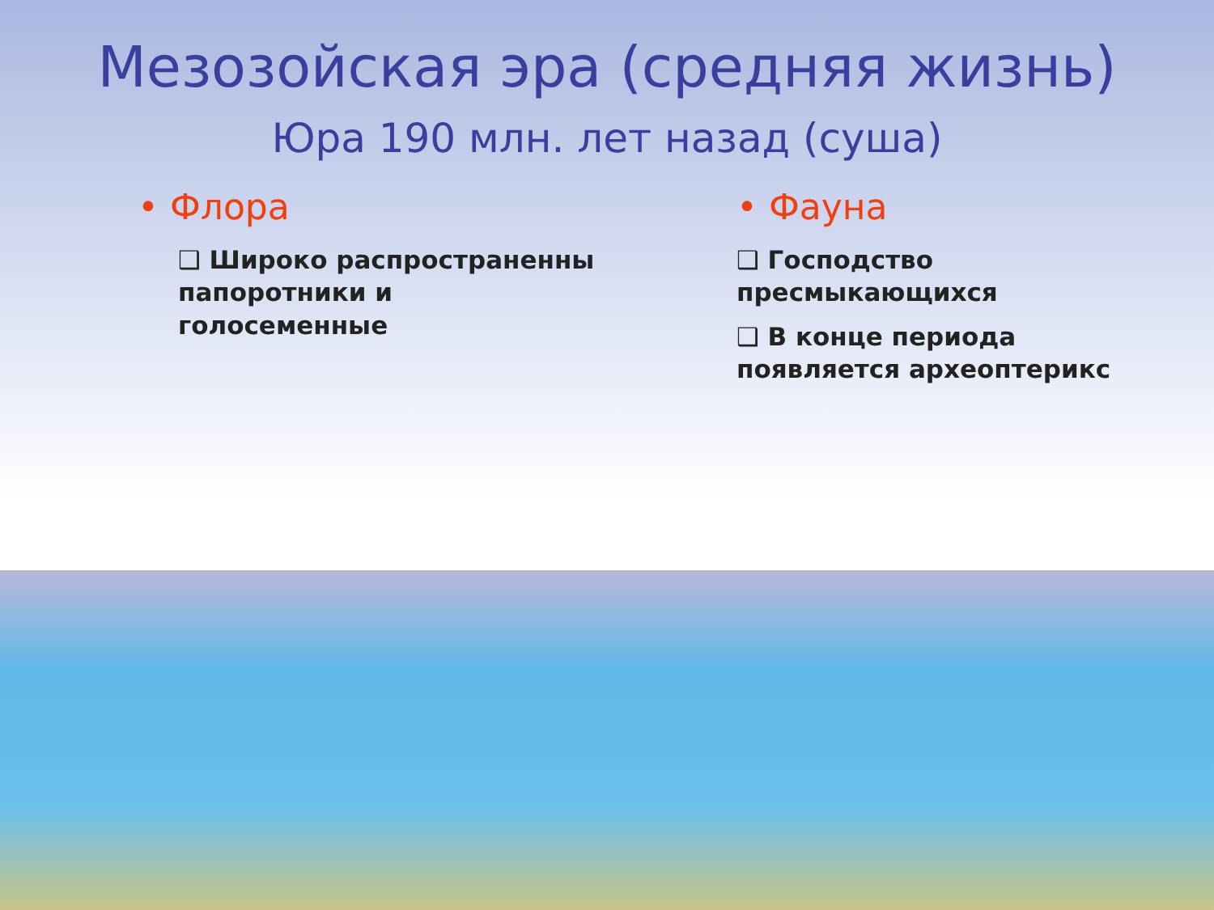Мезозойская эра (средняя жизнь)
Юра 190 млн. лет назад (суша)
• Флора
❑ Широко распространенны
папоротники и голосеменные
• Фауна
❑ Господство
пресмыкающихся
❑ В конце периода
появляется археоптерикс